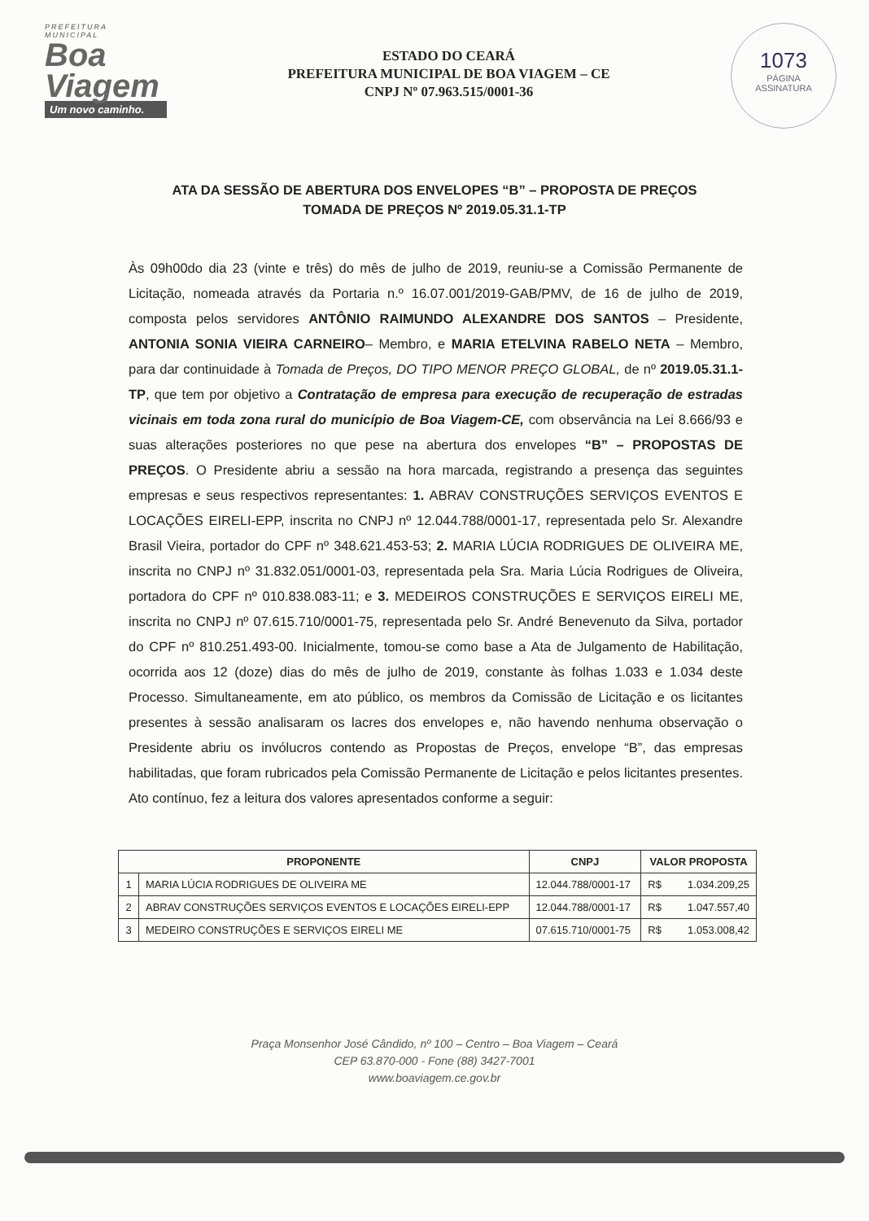PREFEITURA
MUNICIPAL
Boa
Viagem
Um novo caminho.
ESTADO DO CEARÁ
PREFEITURA MUNICIPAL DE BOA VIAGEM – CE
CNPJ Nº 07.963.515/0001-36
1073
PÁGINA
ASSINATURA
ATA DA SESSÃO DE ABERTURA DOS ENVELOPES “B” – PROPOSTA DE PREÇOS
TOMADA DE PREÇOS Nº 2019.05.31.1-TP
Às 09h00do dia 23 (vinte e três) do mês de julho de 2019, reuniu-se a Comissão Permanente de Licitação, nomeada através da Portaria n.º 16.07.001/2019-GAB/PMV, de 16 de julho de 2019, composta pelos servidores ANTÔNIO RAIMUNDO ALEXANDRE DOS SANTOS – Presidente, ANTONIA SONIA VIEIRA CARNEIRO– Membro, e MARIA ETELVINA RABELO NETA – Membro, para dar continuidade à Tomada de Preços, DO TIPO MENOR PREÇO GLOBAL, de nº 2019.05.31.1-TP, que tem por objetivo a Contratação de empresa para execução de recuperação de estradas vicinais em toda zona rural do município de Boa Viagem-CE, com observância na Lei 8.666/93 e suas alterações posteriores no que pese na abertura dos envelopes “B” – PROPOSTAS DE PREÇOS. O Presidente abriu a sessão na hora marcada, registrando a presença das seguintes empresas e seus respectivos representantes: 1. ABRAV CONSTRUÇÕES SERVIÇOS EVENTOS E LOCAÇÕES EIRELI-EPP, inscrita no CNPJ nº 12.044.788/0001-17, representada pelo Sr. Alexandre Brasil Vieira, portador do CPF nº 348.621.453-53; 2. MARIA LÚCIA RODRIGUES DE OLIVEIRA ME, inscrita no CNPJ nº 31.832.051/0001-03, representada pela Sra. Maria Lúcia Rodrigues de Oliveira, portadora do CPF nº 010.838.083-11; e 3. MEDEIROS CONSTRUÇÕES E SERVIÇOS EIRELI ME, inscrita no CNPJ nº 07.615.710/0001-75, representada pelo Sr. André Benevenuto da Silva, portador do CPF nº 810.251.493-00. Inicialmente, tomou-se como base a Ata de Julgamento de Habilitação, ocorrida aos 12 (doze) dias do mês de julho de 2019, constante às folhas 1.033 e 1.034 deste Processo. Simultaneamente, em ato público, os membros da Comissão de Licitação e os licitantes presentes à sessão analisaram os lacres dos envelopes e, não havendo nenhuma observação o Presidente abriu os invólucros contendo as Propostas de Preços, envelope “B”, das empresas habilitadas, que foram rubricados pela Comissão Permanente de Licitação e pelos licitantes presentes. Ato contínuo, fez a leitura dos valores apresentados conforme a seguir:
| PROPONENTE | | CNPJ | VALOR PROPOSTA | |
| --- | --- | --- | --- | --- |
| 1 | MARIA LÚCIA RODRIGUES DE OLIVEIRA ME | 12.044.788/0001-17 | R$ | 1.034.209,25 |
| 2 | ABRAV CONSTRUÇÕES SERVIÇOS EVENTOS E LOCAÇÕES EIRELI-EPP | 12.044.788/0001-17 | R$ | 1.047.557,40 |
| 3 | MEDEIRO CONSTRUÇÕES E SERVIÇOS EIRELI ME | 07.615.710/0001-75 | R$ | 1.053.008,42 |
Praça Monsenhor José Cândido, nº 100 – Centro – Boa Viagem – Ceará
CEP 63.870-000 - Fone (88) 3427-7001
www.boaviagem.ce.gov.br